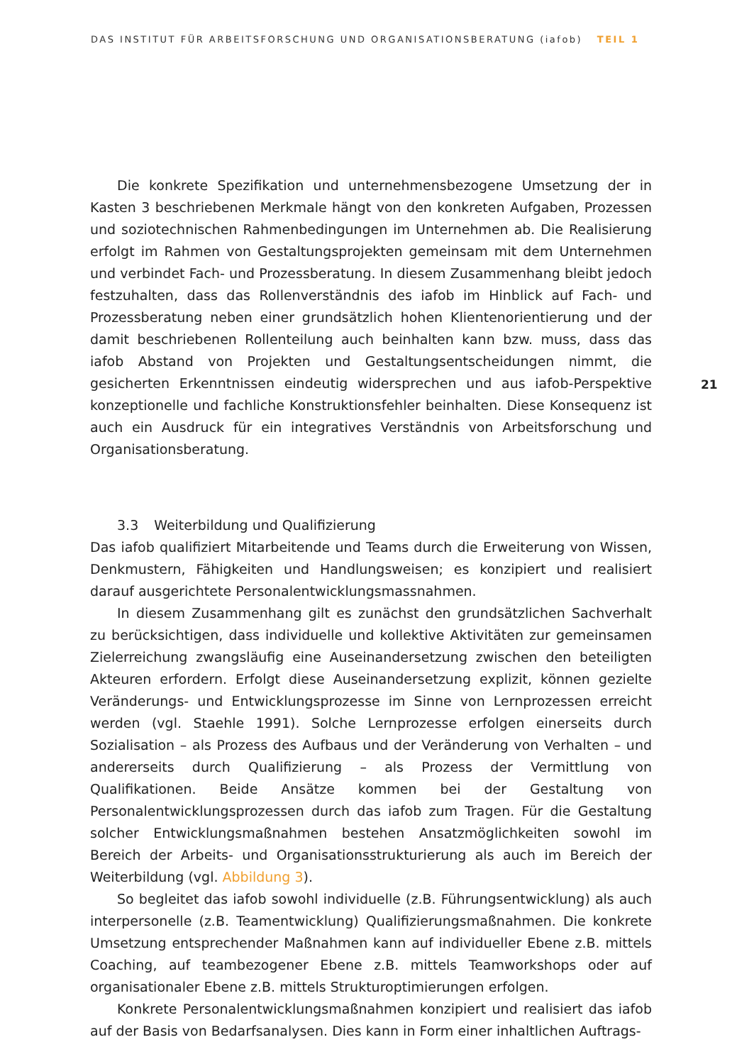DAS INSTITUT FÜR ARBEITSFORSCHUNG UND ORGANISATIONSBERATUNG (iafob) TEIL 1
21
Die konkrete Spezifikation und unternehmensbezogene Umsetzung der in Kasten 3 beschriebenen Merkmale hängt von den konkreten Aufgaben, Prozessen und soziotechnischen Rahmenbedingungen im Unternehmen ab. Die Realisierung erfolgt im Rahmen von Gestaltungsprojekten gemeinsam mit dem Unternehmen und verbindet Fach- und Prozessberatung. In diesem Zusammenhang bleibt jedoch festzuhalten, dass das Rollenverständnis des iafob im Hinblick auf Fach- und Prozessberatung neben einer grundsätzlich hohen Klientenorientierung und der damit beschriebenen Rollenteilung auch beinhalten kann bzw. muss, dass das iafob Abstand von Projekten und Gestaltungsentscheidungen nimmt, die gesicherten Erkenntnissen eindeutig widersprechen und aus iafob-Perspektive konzeptionelle und fachliche Konstruktionsfehler beinhalten. Diese Konsequenz ist auch ein Ausdruck für ein integratives Verständnis von Arbeitsforschung und Organisationsberatung.
3.3 Weiterbildung und Qualifizierung
Das iafob qualifiziert Mitarbeitende und Teams durch die Erweiterung von Wissen, Denkmustern, Fähigkeiten und Handlungsweisen; es konzipiert und realisiert darauf ausgerichtete Personalentwicklungsmassnahmen.
In diesem Zusammenhang gilt es zunächst den grundsätzlichen Sachverhalt zu berücksichtigen, dass individuelle und kollektive Aktivitäten zur gemeinsamen Zielerreichung zwangsläufig eine Auseinandersetzung zwischen den beteiligten Akteuren erfordern. Erfolgt diese Auseinandersetzung explizit, können gezielte Veränderungs- und Entwicklungsprozesse im Sinne von Lernprozessen erreicht werden (vgl. Staehle 1991). Solche Lernprozesse erfolgen einerseits durch Sozialisation – als Prozess des Aufbaus und der Veränderung von Verhalten – und andererseits durch Qualifizierung – als Prozess der Vermittlung von Qualifikationen. Beide Ansätze kommen bei der Gestaltung von Personalentwicklungsprozessen durch das iafob zum Tragen. Für die Gestaltung solcher Entwicklungsmaßnahmen bestehen Ansatzmöglichkeiten sowohl im Bereich der Arbeits- und Organisationsstrukturierung als auch im Bereich der Weiterbildung (vgl. Abbildung 3).
So begleitet das iafob sowohl individuelle (z.B. Führungsentwicklung) als auch interpersonelle (z.B. Teamentwicklung) Qualifizierungsmaßnahmen. Die konkrete Umsetzung entsprechender Maßnahmen kann auf individueller Ebene z.B. mittels Coaching, auf teambezogener Ebene z.B. mittels Teamworkshops oder auf organisationaler Ebene z.B. mittels Strukturoptimierungen erfolgen.
Konkrete Personalentwicklungsmaßnahmen konzipiert und realisiert das iafob auf der Basis von Bedarfsanalysen. Dies kann in Form einer inhaltlichen Auftrags-